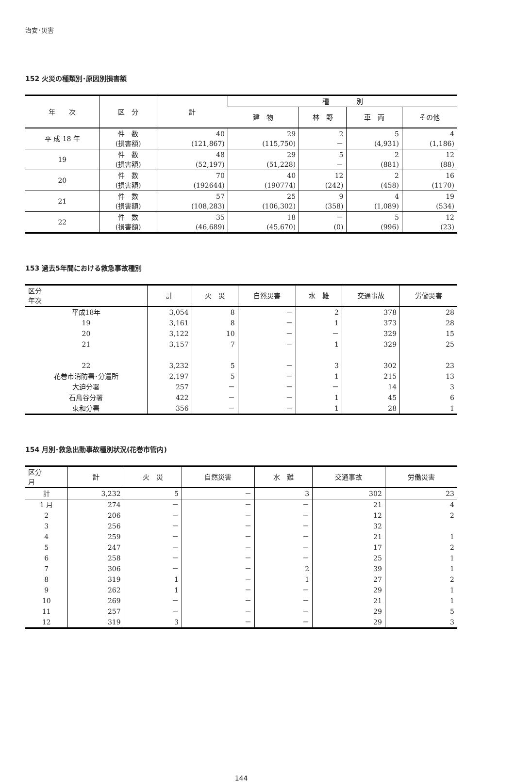治安･災害
152 火災の種類別･原因別損害額
| 年 次 | 区 分 | 計 | 種 別 | | | |
| --- | --- | --- | --- | --- | --- | --- |
| | | | 建 物 | 林 野 | 車 両 | その他 |
| 平 成 18 年 | 件 数 (損害額) | 40 (121,867) | 29 (115,750) | 2 － | 5 (4,931) | 4 (1,186) |
| 19 | 件 数 (損害額) | 48 (52,197) | 29 (51,228) | 5 － | 2 (881) | 12 (88) |
| 20 | 件 数 (損害額) | 70 (192644) | 40 (190774) | 12 (242) | 2 (458) | 16 (1170) |
| 21 | 件 数 (損害額) | 57 (108,283) | 25 (106,302) | 9 (358) | 4 (1,089) | 19 (534) |
| 22 | 件 数 (損害額) | 35 (46,689) | 18 (45,670) | － (0) | 5 (996) | 12 (23) |
153 過去5年間における救急事故種別
| 区分 年次 | 計 | 火 災 | 自然災害 | 水 難 | 交通事故 | 労働災害 |
| --- | --- | --- | --- | --- | --- | --- |
| 平成18年 | 3,054 | 8 | － | 2 | 378 | 28 |
| 19 | 3,161 | 8 | － | 1 | 373 | 28 |
| 20 | 3,122 | 10 | － | － | 329 | 15 |
| 21 | 3,157 | 7 | － | 1 | 329 | 25 |
| 22 | 3,232 | 5 | － | 3 | 302 | 23 |
| 花巻市消防署･分遣所 | 2,197 | 5 | － | 1 | 215 | 13 |
| 大迫分署 | 257 | － | － | － | 14 | 3 |
| 石鳥谷分署 | 422 | － | － | 1 | 45 | 6 |
| 東和分署 | 356 | － | － | 1 | 28 | 1 |
154 月別･救急出動事故種別状況(花巻市管内)
| 区分 月 | 計 | 火 災 | 自然災害 | 水 難 | 交通事故 | 労働災害 |
| --- | --- | --- | --- | --- | --- | --- |
| 計 | 3,232 | 5 | － | 3 | 302 | 23 |
| 1 月 | 274 | － | － | － | 21 | 4 |
| 2 | 206 | － | － | － | 12 | 2 |
| 3 | 256 | － | － | － | 32 | |
| 4 | 259 | － | － | － | 21 | 1 |
| 5 | 247 | － | － | － | 17 | 2 |
| 6 | 258 | － | － | － | 25 | 1 |
| 7 | 306 | － | － | 2 | 39 | 1 |
| 8 | 319 | 1 | － | 1 | 27 | 2 |
| 9 | 262 | 1 | － | － | 29 | 1 |
| 10 | 269 | － | － | － | 21 | 1 |
| 11 | 257 | － | － | － | 29 | 5 |
| 12 | 319 | 3 | － | － | 29 | 3 |
144